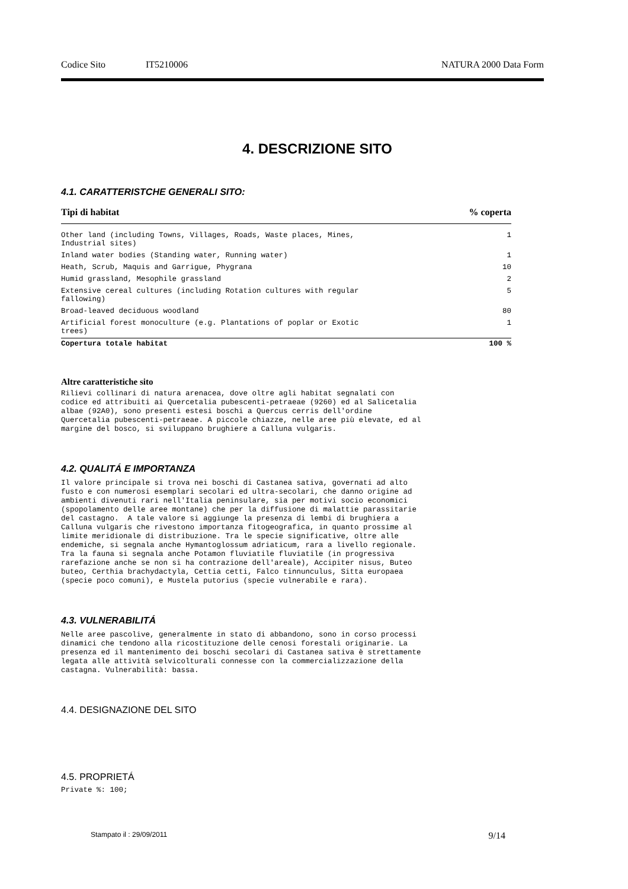Codice Sito IT5210006 NATURA 2000 Data Form
4. DESCRIZIONE SITO
4.1. CARATTERISTCHE GENERALI SITO:
| Tipi di habitat | % coperta |
| --- | --- |
| Other land (including Towns, Villages, Roads, Waste places, Mines, Industrial sites) | 1 |
| Inland water bodies (Standing water, Running water) | 1 |
| Heath, Scrub, Maquis and Garrigue, Phygrana | 10 |
| Humid grassland, Mesophile grassland | 2 |
| Extensive cereal cultures (including Rotation cultures with regular fallowing) | 5 |
| Broad-leaved deciduous woodland | 80 |
| Artificial forest monoculture (e.g. Plantations of poplar or Exotic trees) | 1 |
| Copertura totale habitat | 100 % |
Altre caratteristiche sito
Rilievi collinari di natura arenacea, dove oltre agli habitat segnalati con
codice ed attribuiti ai Quercetalia pubescenti-petraeae (9260) ed al Salicetalia
albae (92A0), sono presenti estesi boschi a Quercus cerris dell'ordine
Quercetalia pubescenti-petraeae. A piccole chiazze, nelle aree più elevate, ed al
margine del bosco, si sviluppano brughiere a Calluna vulgaris.
4.2. QUALITÁ E IMPORTANZA
Il valore principale si trova nei boschi di Castanea sativa, governati ad alto
fusto e con numerosi esemplari secolari ed ultra-secolari, che danno origine ad
ambienti divenuti rari nell'Italia peninsulare, sia per motivi socio economici
(spopolamento delle aree montane) che per la diffusione di malattie parassitarie
del castagno.  A tale valore si aggiunge la presenza di lembi di brughiera a
Calluna vulgaris che rivestono importanza fitogeografica, in quanto prossime al
limite meridionale di distribuzione. Tra le specie significative, oltre alle
endemiche, si segnala anche Hymantoglossum adriaticum, rara a livello regionale.
Tra la fauna si segnala anche Potamon fluviatile fluviatile (in progressiva
rarefazione anche se non si ha contrazione dell'areale), Accipiter nisus, Buteo
buteo, Certhia brachydactyla, Cettia cetti, Falco tinnunculus, Sitta europaea
(specie poco comuni), e Mustela putorius (specie vulnerabile e rara).
4.3. VULNERABILITÁ
Nelle aree pascolive, generalmente in stato di abbandono, sono in corso processi
dinamici che tendono alla ricostituzione delle cenosi forestali originarie. La
presenza ed il mantenimento dei boschi secolari di Castanea sativa è strettamente
legata alle attività selvicolturali connesse con la commercializzazione della
castagna. Vulnerabilità: bassa.
4.4. DESIGNAZIONE DEL SITO
4.5. PROPRIETÁ
Private %: 100;
Stampato il : 29/09/2011 9/14